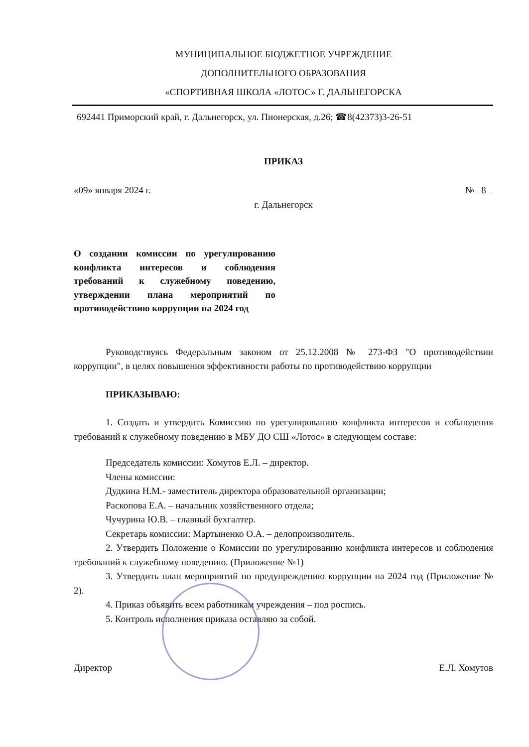МУНИЦИПАЛЬНОЕ БЮДЖЕТНОЕ УЧРЕЖДЕНИЕ
ДОПОЛНИТЕЛЬНОГО ОБРАЗОВАНИЯ
«СПОРТИВНАЯ ШКОЛА «ЛОТОС» Г. ДАЛЬНЕГОРСКА
692441 Приморский край, г. Дальнегорск, ул. Пионерская, д.26; ☎8(42373)3-26-51
ПРИКАЗ
«09» января 2024 г. № 8
г. Дальнегорск
О создании комиссии по урегулированию конфликта интересов и соблюдения требований к служебному поведению, утверждении плана мероприятий по противодействию коррупции на 2024 год
Руководствуясь Федеральным законом от 25.12.2008 № 273-ФЗ "О противодействии коррупции", в целях повышения эффективности работы по противодействию коррупции
ПРИКАЗЫВАЮ:
1. Создать и утвердить Комиссию по урегулированию конфликта интересов и соблюдения требований к служебному поведению в МБУ ДО СШ «Лотос» в следующем составе:
Председатель комиссии: Хомутов Е.Л. – директор.
Члены комиссии:
Дудкина Н.М.- заместитель директора образовательной организации;
Раскопова Е.А. – начальник хозяйственного отдела;
Чучурина Ю.В. – главный бухгалтер.
Секретарь комиссии: Мартыненко О.А. – делопроизводитель.
2. Утвердить Положение о Комиссии по урегулированию конфликта интересов и соблюдения требований к служебному поведению. (Приложение №1)
3. Утвердить план мероприятий по предупреждению коррупции на 2024 год (Приложение № 2).
4. Приказ объявить всем работникам учреждения – под роспись.
5. Контроль исполнения приказа оставляю за собой.
Директор Е.Л. Хомутов